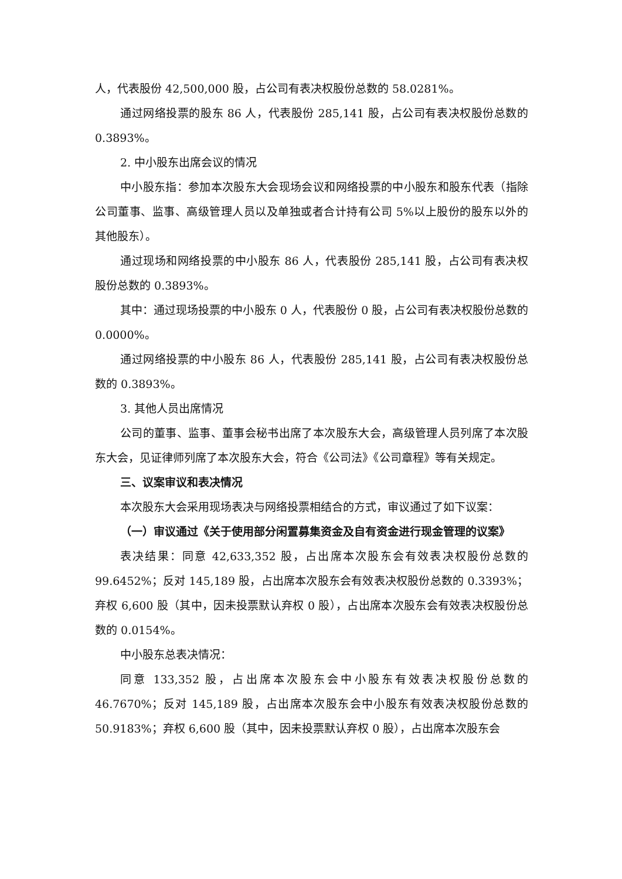人，代表股份 42,500,000 股，占公司有表决权股份总数的 58.0281%。
通过网络投票的股东 86 人，代表股份 285,141 股，占公司有表决权股份总数的 0.3893%。
2. 中小股东出席会议的情况
中小股东指：参加本次股东大会现场会议和网络投票的中小股东和股东代表（指除公司董事、监事、高级管理人员以及单独或者合计持有公司 5%以上股份的股东以外的其他股东）。
通过现场和网络投票的中小股东 86 人，代表股份 285,141 股，占公司有表决权股份总数的 0.3893%。
其中：通过现场投票的中小股东 0 人，代表股份 0 股，占公司有表决权股份总数的 0.0000%。
通过网络投票的中小股东 86 人，代表股份 285,141 股，占公司有表决权股份总数的 0.3893%。
3. 其他人员出席情况
公司的董事、监事、董事会秘书出席了本次股东大会，高级管理人员列席了本次股东大会，见证律师列席了本次股东大会，符合《公司法》《公司章程》等有关规定。
三、议案审议和表决情况
本次股东大会采用现场表决与网络投票相结合的方式，审议通过了如下议案：
（一）审议通过《关于使用部分闲置募集资金及自有资金进行现金管理的议案》
表决结果：同意 42,633,352 股，占出席本次股东会有效表决权股份总数的 99.6452%；反对 145,189 股，占出席本次股东会有效表决权股份总数的 0.3393%；弃权 6,600 股（其中，因未投票默认弃权 0 股），占出席本次股东会有效表决权股份总数的 0.0154%。
中小股东总表决情况：
同意 133,352 股，占出席本次股东会中小股东有效表决权股份总数的 46.7670%；反对 145,189 股，占出席本次股东会中小股东有效表决权股份总数的 50.9183%；弃权 6,600 股（其中，因未投票默认弃权 0 股），占出席本次股东会